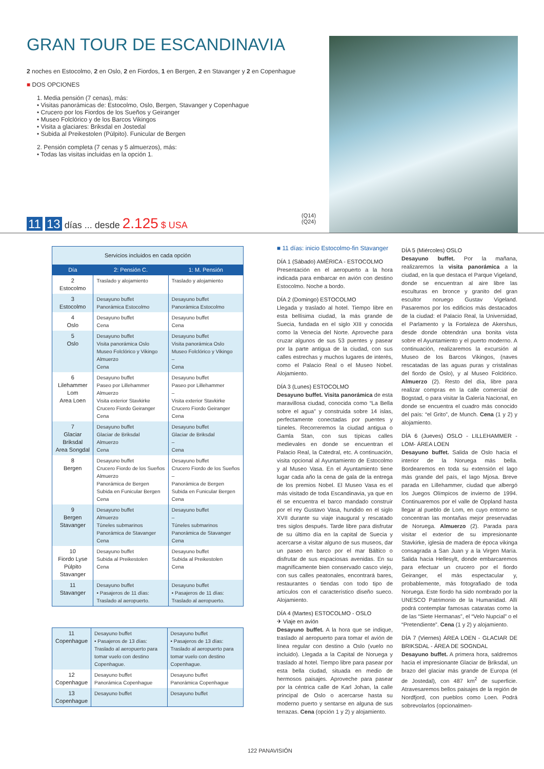GRAN TOUR DE ESCANDINAVIA
2 noches en Estocolmo, 2 en Oslo, 2 en Fiordos, 1 en Bergen, 2 en Stavanger y 2 en Copenhague
■ DOS OPCIONES
1. Media pensión (7 cenas), más:
• Visitas panorámicas de: Estocolmo, Oslo, Bergen, Stavanger y Copenhague
• Crucero por los Fiordos de los Sueños y Geiranger
• Museo Folclórico y de los Barcos Vikingos
• Visita a glaciares: Briksdal en Jostedal
• Subida al Preikestolen (Púlpito). Funicular de Bergen
2. Pensión completa (7 cenas y 5 almuerzos), más:
• Todas las visitas incluidas en la opción 1.
11 13 días ... desde 2.125 $ USA
(Q14)
(Q24)
| Servicios incluidos en cada opción | | |
| Día | 2: Pensión C. | 1: M. Pensión |
| 2 Estocolmo | Traslado y alojamiento | Traslado y alojamiento |
| 3 Estocolmo | Desayuno buffet Panorámica Estocolmo | Desayuno buffet Panorámica Estocolmo |
| 4 Oslo | Desayuno buffet Cena | Desayuno buffet Cena |
| 5 Oslo | Desayuno buffet Visita panorámica Oslo Museo Folclórico y Vikingo Almuerzo Cena | Desayuno buffet Visita panorámica Oslo Museo Folclórico y Vikingo – Cena |
| 6 Lilehammer Lom Area Loen | Desayuno buffet Paseo por Lillehammer Almuerzo Visita exterior Stavkirke Crucero Fiordo Geiranger Cena | Desayuno buffet Paseo por Lillehammer – Visita exterior Stavkirke Crucero Fiordo Geiranger Cena |
| 7 Glaciar Briksdal Area Songdal | Desayuno buffet Glaciar de Briksdal Almuerzo Cena | Desayuno buffet Glaciar de Briksdal – Cena |
| 8 Bergen | Desayuno buffet Crucero Fiordo de los Sueños Almuerzo Panorámica de Bergen Subida en Funicular Bergen Cena | Desayuno buffet Crucero Fiordo de los Sueños – Panorámica de Bergen Subida en Funicular Bergen Cena |
| 9 Bergen Stavanger | Desayuno buffet Almuerzo Túneles submarinos Panorámica de Stavanger Cena | Desayuno buffet – Túneles submarinos Panorámica de Stavanger Cena |
| 10 Fiordo Lyse Púlpito Stavanger | Desayuno buffet Subida al Preikestolen Cena | Desayuno buffet Subida al Preikestolen Cena |
| 11 Stavanger | Desayuno buffet • Pasajeros de 11 días: Traslado al aeropuerto. | Desayuno buffet • Pasajeros de 11 días: Traslado al aeropuerto. |
| 11 Copenhague | Desayuno buffet • Pasajeros de 13 días: Traslado al aeropuerto para tomar vuelo con destino Copenhague. | Desayuno buffet • Pasajeros de 13 días: Traslado al aeropuerto para tomar vuelo con destino Copenhague. |
| 12 Copenhague | Desayuno buffet Panorámica Copenhague | Desayuno buffet Panorámica Copenhague |
| 13 Copenhague | Desayuno buffet | Desayuno buffet |
■ 11 días: inicio Estocolmo-fin Stavanger
DÍA 1 (Sábado) AMÉRICA - ESTOCOLMO
Presentación en el aeropuerto a la hora indicada para embarcar en avión con destino Estocolmo. Noche a bordo.
DÍA 2 (Domingo) ESTOCOLMO
Llegada y traslado al hotel. Tiempo libre en esta bellísima ciudad, la más grande de Suecia, fundada en el siglo XIII y conocida como la Venecia del Norte. Aproveche para cruzar algunos de sus 53 puentes y pasear por la parte antigua de la ciudad, con sus calles estrechas y muchos lugares de interés, como el Palacio Real o el Museo Nobel. Alojamiento.
DÍA 3 (Lunes) ESTOCOLMO
Desayuno buffet. Visita panorámica de esta maravillosa ciudad, conocida como “La Bella sobre el agua” y construida sobre 14 islas, perfectamente conectadas por puentes y túneles. Recorreremos la ciudad antigua o Gamla Stan, con sus típicas calles medievales en donde se encuentran el Palacio Real, la Catedral, etc. A continuación, visita opcional al Ayuntamiento de Estocolmo y al Museo Vasa. En el Ayuntamiento tiene lugar cada año la cena de gala de la entrega de los premios Nobel. El Museo Vasa es el más visitado de toda Escandinavia, ya que en él se encuentra el barco mandado construir por el rey Gustavo Vasa, hundido en el siglo XVII durante su viaje inaugural y rescatado tres siglos después. Tarde libre para disfrutar de su último día en la capital de Suecia y acercarse a visitar alguno de sus museos, dar un paseo en barco por el mar Báltico o disfrutar de sus espaciosas avenidas. En su magníficamente bien conservado casco viejo, con sus calles peatonales, encontrará bares, restaurantes o tiendas con todo tipo de artículos con el característico diseño sueco. Alojamiento.
DÍA 4 (Martes) ESTOCOLMO - OSLO
✈ Viaje en avión
Desayuno buffet. A la hora que se indique, traslado al aeropuerto para tomar el avión de línea regular con destino a Oslo (vuelo no incluido). Llegada a la Capital de Noruega y traslado al hotel. Tiempo libre para pasear por esta bella ciudad, situada en medio de hermosos paisajes. Aproveche para pasear por la céntrica calle de Karl Johan, la calle principal de Oslo o acercarse hasta su moderno puerto y sentarse en alguna de sus terrazas. Cena (opción 1 y 2) y alojamiento.
DÍA 5 (Miércoles) OSLO
Desayuno buffet. Por la mañana, realizaremos la visita panorámica a la ciudad, en la que destaca el Parque Vigeland, donde se encuentran al aire libre las esculturas en bronce y granito del gran escultor noruego Gustav Vigeland. Pasaremos por los edificios más destacados de la ciudad: el Palacio Real, la Universidad, el Parlamento y la Fortaleza de Akershus, desde donde obtendrán una bonita vista sobre el Ayuntamiento y el puerto moderno. A continuación, realizaremos la excursión al Museo de los Barcos Vikingos, (naves rescatadas de las aguas puras y cristalinas del fiordo de Oslo), y al Museo Folclórico. Almuerzo (2). Resto del día, libre para realizar compras en la calle comercial de Bogstad, o para visitar la Galería Nacional, en donde se encuentra el cuadro más conocido del país: “el Grito”, de Munch. Cena (1 y 2) y alojamiento.
DÍA 6 (Jueves) OSLO - LILLEHAMMER - LOM- ÁREA LOEN
Desayuno buffet. Salida de Oslo hacia el interior de la Noruega más bella. Bordearemos en toda su extensión el lago más grande del país, el lago Mjosa. Breve parada en Lillehammer, ciudad que albergó los Juegos Olímpicos de invierno de 1994. Continuaremos por el valle de Oppland hasta llegar al pueblo de Lom, en cuyo entorno se concentran las montañas mejor preservadas de Noruega. Almuerzo (2). Parada para visitar el exterior de su impresionante Stavkirke, iglesia de madera de época vikinga consagrada a San Juan y a la Virgen María. Salida hacia Hellesylt, donde embarcaremos para efectuar un crucero por el fiordo Geiranger, el más espectacular y, probablemente, más fotografiado de toda Noruega. Este fiordo ha sido nombrado por la UNESCO Patrimonio de la Humanidad. Allí podrá contemplar famosas cataratas como la de las “Siete Hermanas”, el “Velo Nupcial” o el “Pretendiente”. Cena (1 y 2) y alojamiento.
DÍA 7 (Viernes) ÁREA LOEN - GLACIAR DE BRIKSDAL - ÁREA DE SOGNDAL
Desayuno buffet. A primera hora, saldremos hacia el impresionante Glaciar de Briksdal, un brazo del glaciar más grande de Europa (el de Jostedal), con 487 km<sup>2</sup> de superficie. Atravesaremos bellos paisajes de la región de Nordfjord, con pueblos como Loen. Podrá sobrevolarlos (opcionalmen-
122 PANAVISIÓN